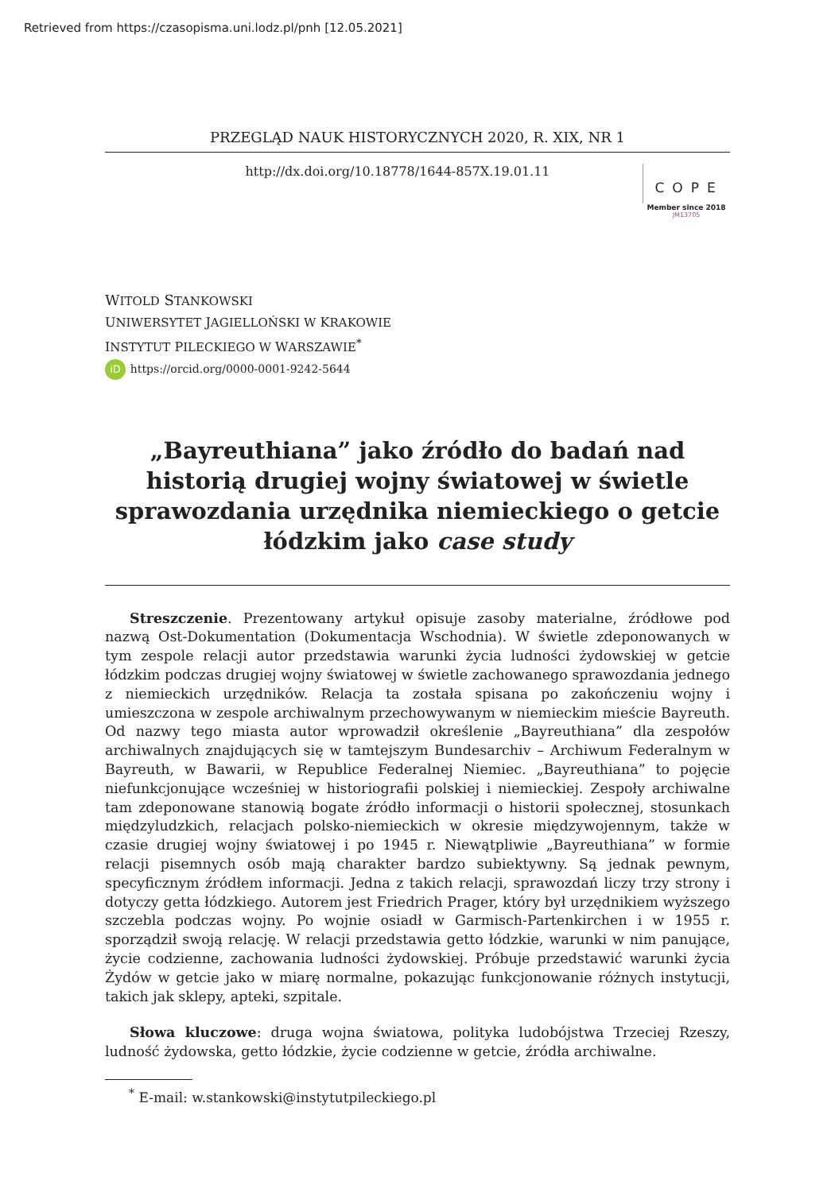Retrieved from https://czasopisma.uni.lodz.pl/pnh [12.05.2021]
PRZEGLĄD NAUK HISTORYCZNYCH 2020, R. XIX, NR 1
http://dx.doi.org/10.18778/1644-857X.19.01.11
COPE
Member since 2018
JM13705
WITOLD STANKOWSKI
UNIWERSYTET JAGIELLOŃSKI W KRAKOWIE
INSTYTUT PILECKIEGO W WARSZAWIE<sup>*</sup>
iD https://orcid.org/0000-0001-9242-5644
„Bayreuthiana” jako źródło do badań nad historią drugiej wojny światowej w świetle sprawozdania urzędnika niemieckiego o getcie łódzkim jako case study
Streszczenie. Prezentowany artykuł opisuje zasoby materialne, źródłowe pod nazwą Ost-Dokumentation (Dokumentacja Wschodnia). W świetle zdeponowanych w tym zespole relacji autor przedstawia warunki życia ludności żydowskiej w getcie łódzkim podczas drugiej wojny światowej w świetle zachowanego sprawozdania jednego z niemieckich urzędników. Relacja ta została spisana po zakończeniu wojny i umieszczona w zespole archiwalnym przechowywanym w niemieckim mieście Bayreuth. Od nazwy tego miasta autor wprowadził określenie „Bayreuthiana” dla zespołów archiwalnych znajdujących się w tamtejszym Bundesarchiv – Archiwum Federalnym w Bayreuth, w Bawarii, w Republice Federalnej Niemiec. „Bayreuthiana” to pojęcie niefunkcjonujące wcześniej w historiografii polskiej i niemieckiej. Zespoły archiwalne tam zdeponowane stanowią bogate źródło informacji o historii społecznej, stosunkach międzyludzkich, relacjach polsko-niemieckich w okresie międzywojennym, także w czasie drugiej wojny światowej i po 1945 r. Niewątpliwie „Bayreuthiana” w formie relacji pisemnych osób mają charakter bardzo subiektywny. Są jednak pewnym, specyficznym źródłem informacji. Jedna z takich relacji, sprawozdań liczy trzy strony i dotyczy getta łódzkiego. Autorem jest Friedrich Prager, który był urzędnikiem wyższego szczebla podczas wojny. Po wojnie osiadł w Garmisch-Partenkirchen i w 1955 r. sporządził swoją relację. W relacji przedstawia getto łódzkie, warunki w nim panujące, życie codzienne, zachowania ludności żydowskiej. Próbuje przedstawić warunki życia Żydów w getcie jako w miarę normalne, pokazując funkcjonowanie różnych instytucji, takich jak sklepy, apteki, szpitale.
Słowa kluczowe: druga wojna światowa, polityka ludobójstwa Trzeciej Rzeszy, ludność żydowska, getto łódzkie, życie codzienne w getcie, źródła archiwalne.
<sup>*</sup> E-mail: w.stankowski@instytutpileckiego.pl